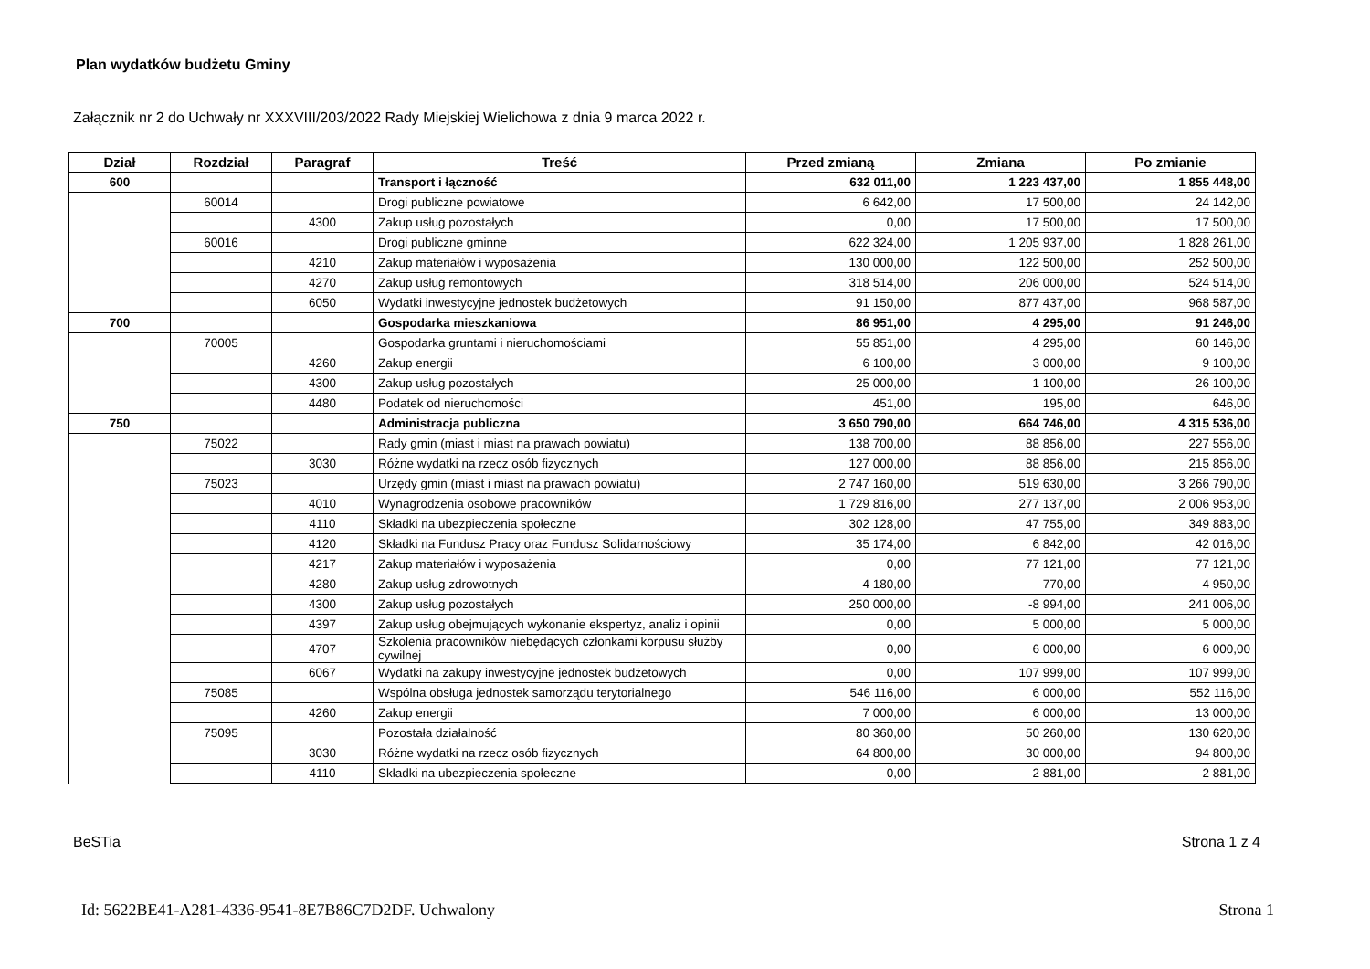Plan wydatków budżetu Gminy
Załącznik nr 2 do Uchwały nr XXXVIII/203/2022 Rady Miejskiej Wielichowa z dnia 9 marca 2022 r.
| Dział | Rozdział | Paragraf | Treść | Przed zmianą | Zmiana | Po zmianie |
| --- | --- | --- | --- | --- | --- | --- |
| 600 | | | Transport i łączność | 632 011,00 | 1 223 437,00 | 1 855 448,00 |
| | 60014 | | Drogi publiczne powiatowe | 6 642,00 | 17 500,00 | 24 142,00 |
| | | 4300 | Zakup usług pozostałych | 0,00 | 17 500,00 | 17 500,00 |
| | 60016 | | Drogi publiczne gminne | 622 324,00 | 1 205 937,00 | 1 828 261,00 |
| | | 4210 | Zakup materiałów i wyposażenia | 130 000,00 | 122 500,00 | 252 500,00 |
| | | 4270 | Zakup usług remontowych | 318 514,00 | 206 000,00 | 524 514,00 |
| | | 6050 | Wydatki inwestycyjne jednostek budżetowych | 91 150,00 | 877 437,00 | 968 587,00 |
| 700 | | | Gospodarka mieszkaniowa | 86 951,00 | 4 295,00 | 91 246,00 |
| | 70005 | | Gospodarka gruntami i nieruchomościami | 55 851,00 | 4 295,00 | 60 146,00 |
| | | 4260 | Zakup energii | 6 100,00 | 3 000,00 | 9 100,00 |
| | | 4300 | Zakup usług pozostałych | 25 000,00 | 1 100,00 | 26 100,00 |
| | | 4480 | Podatek od nieruchomości | 451,00 | 195,00 | 646,00 |
| 750 | | | Administracja publiczna | 3 650 790,00 | 664 746,00 | 4 315 536,00 |
| | 75022 | | Rady gmin (miast i miast na prawach powiatu) | 138 700,00 | 88 856,00 | 227 556,00 |
| | | 3030 | Różne wydatki na rzecz osób fizycznych | 127 000,00 | 88 856,00 | 215 856,00 |
| | 75023 | | Urzędy gmin (miast i miast na prawach powiatu) | 2 747 160,00 | 519 630,00 | 3 266 790,00 |
| | | 4010 | Wynagrodzenia osobowe pracowników | 1 729 816,00 | 277 137,00 | 2 006 953,00 |
| | | 4110 | Składki na ubezpieczenia społeczne | 302 128,00 | 47 755,00 | 349 883,00 |
| | | 4120 | Składki na Fundusz Pracy oraz Fundusz Solidarnościowy | 35 174,00 | 6 842,00 | 42 016,00 |
| | | 4217 | Zakup materiałów i wyposażenia | 0,00 | 77 121,00 | 77 121,00 |
| | | 4280 | Zakup usług zdrowotnych | 4 180,00 | 770,00 | 4 950,00 |
| | | 4300 | Zakup usług pozostałych | 250 000,00 | -8 994,00 | 241 006,00 |
| | | 4397 | Zakup usług obejmujących wykonanie ekspertyz, analiz i opinii | 0,00 | 5 000,00 | 5 000,00 |
| | | 4707 | Szkolenia pracowników niebędących członkami korpusu służby cywilnej | 0,00 | 6 000,00 | 6 000,00 |
| | | 6067 | Wydatki na zakupy inwestycyjne jednostek budżetowych | 0,00 | 107 999,00 | 107 999,00 |
| | 75085 | | Wspólna obsługa jednostek samorządu terytorialnego | 546 116,00 | 6 000,00 | 552 116,00 |
| | | 4260 | Zakup energii | 7 000,00 | 6 000,00 | 13 000,00 |
| | 75095 | | Pozostała działalność | 80 360,00 | 50 260,00 | 130 620,00 |
| | | 3030 | Różne wydatki na rzecz osób fizycznych | 64 800,00 | 30 000,00 | 94 800,00 |
| | | 4110 | Składki na ubezpieczenia społeczne | 0,00 | 2 881,00 | 2 881,00 |
BeSTia Strona 1 z 4
Id: 5622BE41-A281-4336-9541-8E7B86C7D2DF. Uchwalony Strona 1